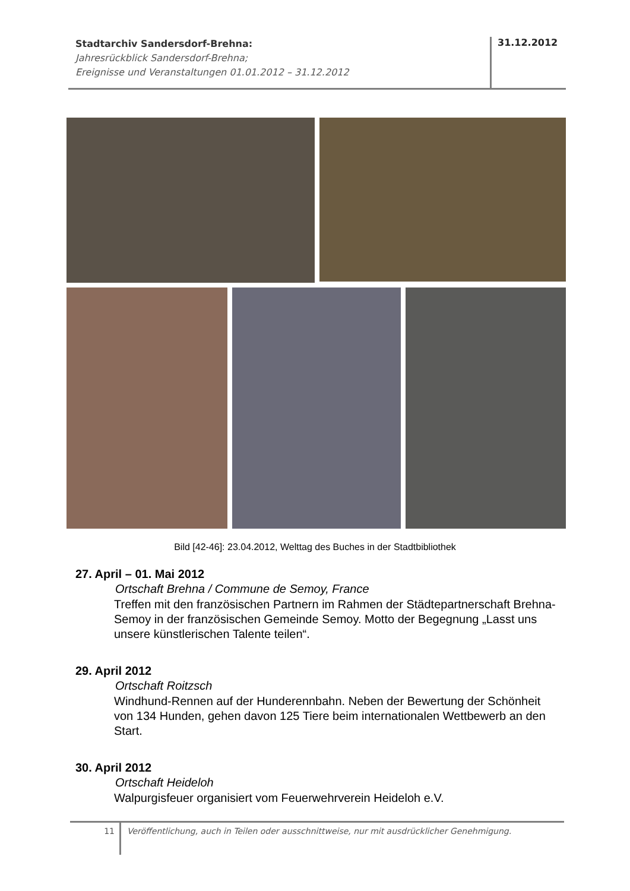Stadtarchiv Sandersdorf-Brehna:
Jahresrückblick Sandersdorf-Brehna;
Ereignisse und Veranstaltungen 01.01.2012 – 31.12.2012
31.12.2012
Bild [42-46]: 23.04.2012, Welttag des Buches in der Stadtbibliothek
27. April – 01. Mai 2012
Ortschaft Brehna / Commune de Semoy, France
Treffen mit den französischen Partnern im Rahmen der Städtepartnerschaft Brehna-Semoy in der französischen Gemeinde Semoy. Motto der Begegnung „Lasst uns unsere künstlerischen Talente teilen“.
29. April 2012
Ortschaft Roitzsch
Windhund-Rennen auf der Hunderennbahn. Neben der Bewertung der Schönheit von 134 Hunden, gehen davon 125 Tiere beim internationalen Wettbewerb an den Start.
30. April 2012
Ortschaft Heideloh
Walpurgisfeuer organisiert vom Feuerwehrverein Heideloh e.V.
11
Veröffentlichung, auch in Teilen oder ausschnittweise, nur mit ausdrücklicher Genehmigung.